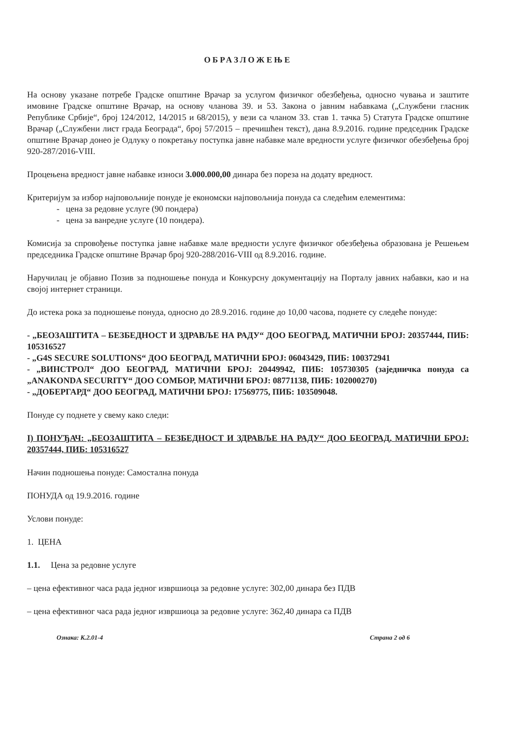ОБРАЗЛОЖЕЊЕ
На основу указане потребе Градске општине Врачар за услугом физичког обезбеђења, односно чувања и заштите имовине Градске општине Врачар, на основу чланова 39. и 53. Закона о јавним набавкама („Службени гласник Републике Србије“, број 124/2012, 14/2015 и 68/2015), у вези са чланом 33. став 1. тачка 5) Статута Градске општине Врачар („Службени лист града Београда“, број 57/2015 – пречишћен текст), дана 8.9.2016. године председник Градске општине Врачар донео је Одлуку о покретању поступка јавне набавке мале вредности услуге физичког обезбеђења број 920-287/2016-VIII.
Процењена вредност јавне набавке износи 3.000.000,00 динара без пореза на додату вредност.
Критеријум за избор најповољније понуде је економски најповољнија понуда са следећим елементима:
- цена за редовне услуге (90 пондера)
- цена за ванредне услуге (10 пондера).
Комисија за спровођење поступка јавне набавке мале вредности услуге физичког обезбеђења образована је Решењем председника Градске општине Врачар број 920-288/2016-VIII од 8.9.2016. године.
Наручилац је објавио Позив за подношење понуда и Конкурсну документацију на Порталу јавних набавки, као и на својој интернет страници.
До истека рока за подношење понуда, односно до 28.9.2016. године до 10,00 часова, поднете су следеће понуде:
- „БЕОЗАШТИТА – БЕЗБЕДНОСТ И ЗДРАВЉЕ НА РАДУ“ ДОО БЕОГРАД, МАТИЧНИ БРОЈ: 20357444, ПИБ: 105316527
- „G4S SECURE SOLUTIONS“ ДОО БЕОГРАД, МАТИЧНИ БРОЈ: 06043429, ПИБ: 100372941
- „ВИНСТРОЛ“ ДОО БЕОГРАД, МАТИЧНИ БРОЈ: 20449942, ПИБ: 105730305 (заједничка понуда са „ANAKONDA SECURITY“ ДОО СОМБОР, МАТИЧНИ БРОЈ: 08771138, ПИБ: 102000270)
- „ДОБЕРГАРД“ ДОО БЕОГРАД, МАТИЧНИ БРОЈ: 17569775, ПИБ: 103509048.
Понуде су поднете у свему како следи:
I) ПОНУЂАЧ: „БЕОЗАШТИТА – БЕЗБЕДНОСТ И ЗДРАВЉЕ НА РАДУ“ ДОО БЕОГРАД, МАТИЧНИ БРОЈ: 20357444, ПИБ: 105316527
Начин подношења понуде: Самостална понуда
ПОНУДА од 19.9.2016. године
Услови понуде:
1. ЦЕНА
1.1. Цена за редовне услуге
– цена ефективног часа рада једног извршиоца за редовне услуге: 302,00 динара без ПДВ
– цена ефективног часа рада једног извршиоца за редовне услуге: 362,40 динара са ПДВ
Ознака: К.2.01-4 Страна 2 од 6